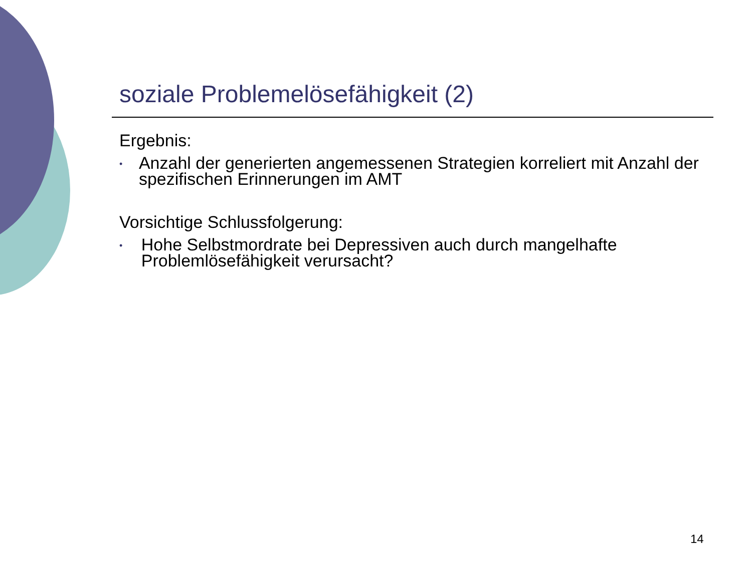soziale Problemelösefähigkeit (2)
Ergebnis:
• Anzahl der generierten angemessenen Strategien korreliert mit Anzahl der spezifischen Erinnerungen im AMT
Vorsichtige Schlussfolgerung:
• Hohe Selbstmordrate bei Depressiven auch durch mangelhafte Problemlösefähigkeit verursacht?
14